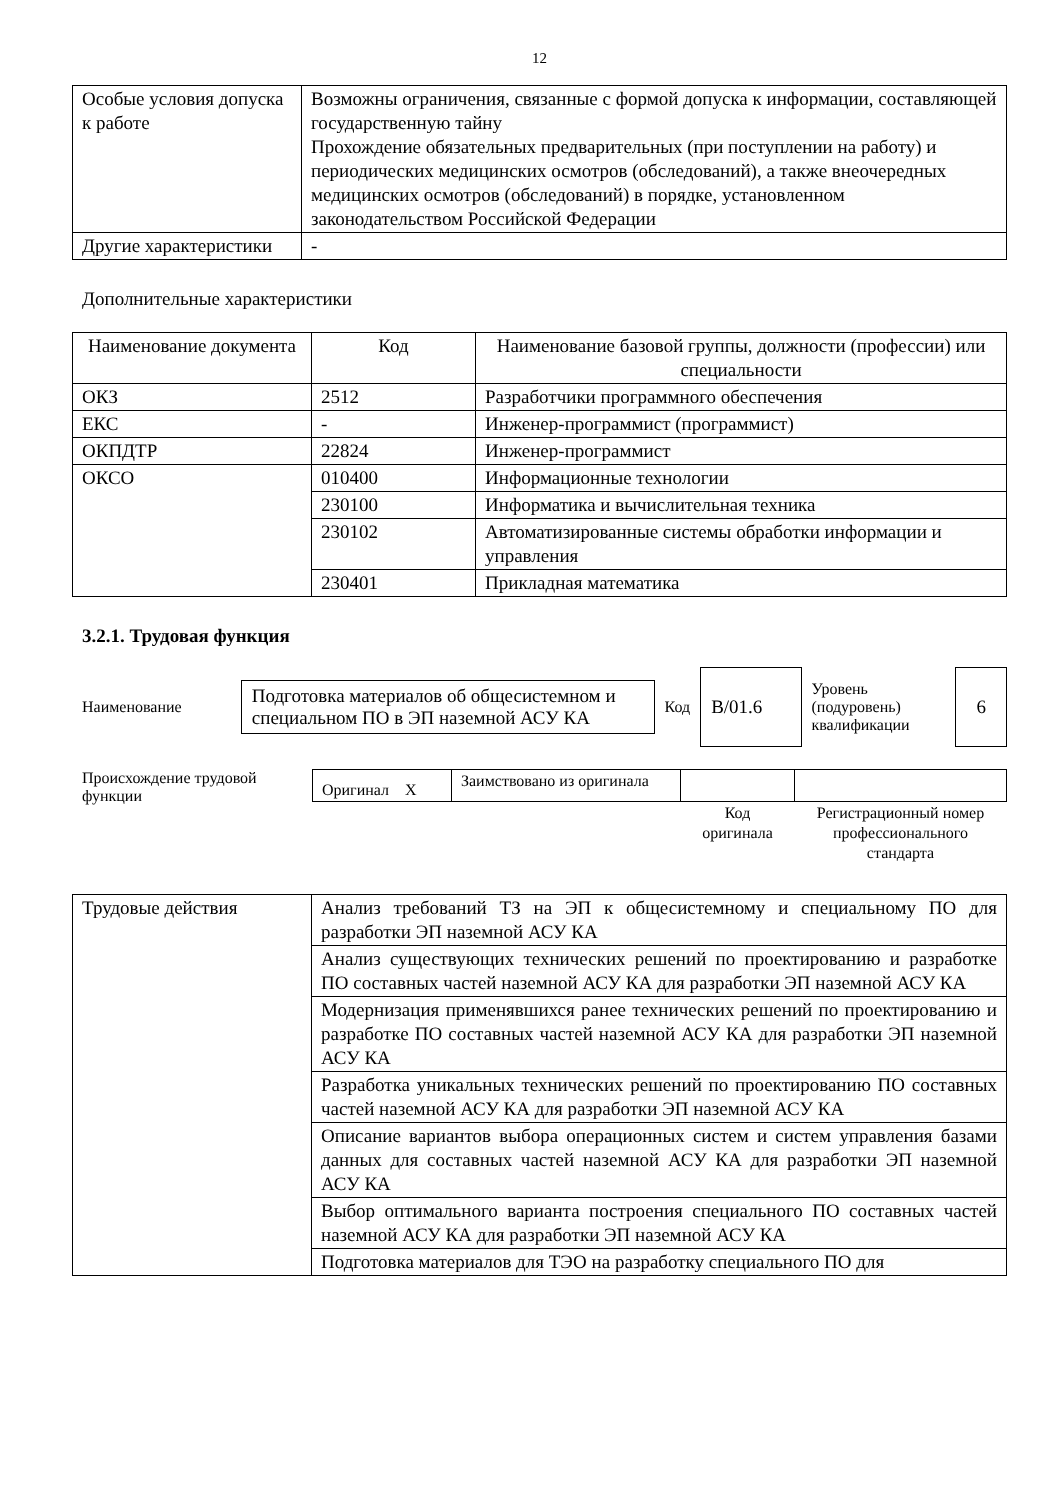12
| Особые условия допуска к работе | Возможны ограничения, связанные с формой допуска к информации, составляющей государственную тайну Прохождение обязательных предварительных (при поступлении на работу) и периодических медицинских осмотров (обследований), а также внеочередных медицинских осмотров (обследований) в порядке, установленном законодательством Российской Федерации |
| Другие характеристики | - |
Дополнительные характеристики
| Наименование документа | Код | Наименование базовой группы, должности (профессии) или специальности |
| --- | --- | --- |
| ОКЗ | 2512 | Разработчики программного обеспечения |
| ЕКС | - | Инженер-программист (программист) |
| ОКПДТР | 22824 | Инженер-программист |
| ОКСО | 010400 | Информационные технологии |
| | 230100 | Информатика и вычислительная техника |
| | 230102 | Автоматизированные системы обработки информации и управления |
| | 230401 | Прикладная математика |
3.2.1. Трудовая функция
Наименование
Подготовка материалов об общесистемном и специальном ПО в ЭП наземной АСУ КА
Код
B/01.6
Уровень (подуровень) квалификации
6
Происхождение трудовой функции
| Оригинал X | Заимствовано из оригинала | | |
| | | Код оригинала | Регистрационный номер профессионального стандарта |
| Трудовые действия | Анализ требований ТЗ на ЭП к общесистемному и специальному ПО для разработки ЭП наземной АСУ КА |
| | Анализ существующих технических решений по проектированию и разработке ПО составных частей наземной АСУ КА для разработки ЭП наземной АСУ КА |
| | Модернизация применявшихся ранее технических решений по проектированию и разработке ПО составных частей наземной АСУ КА для разработки ЭП наземной АСУ КА |
| | Разработка уникальных технических решений по проектированию ПО составных частей наземной АСУ КА для разработки ЭП наземной АСУ КА |
| | Описание вариантов выбора операционных систем и систем управления базами данных для составных частей наземной АСУ КА для разработки ЭП наземной АСУ КА |
| | Выбор оптимального варианта построения специального ПО составных частей наземной АСУ КА для разработки ЭП наземной АСУ КА |
| | Подготовка материалов для ТЭО на разработку специального ПО для |